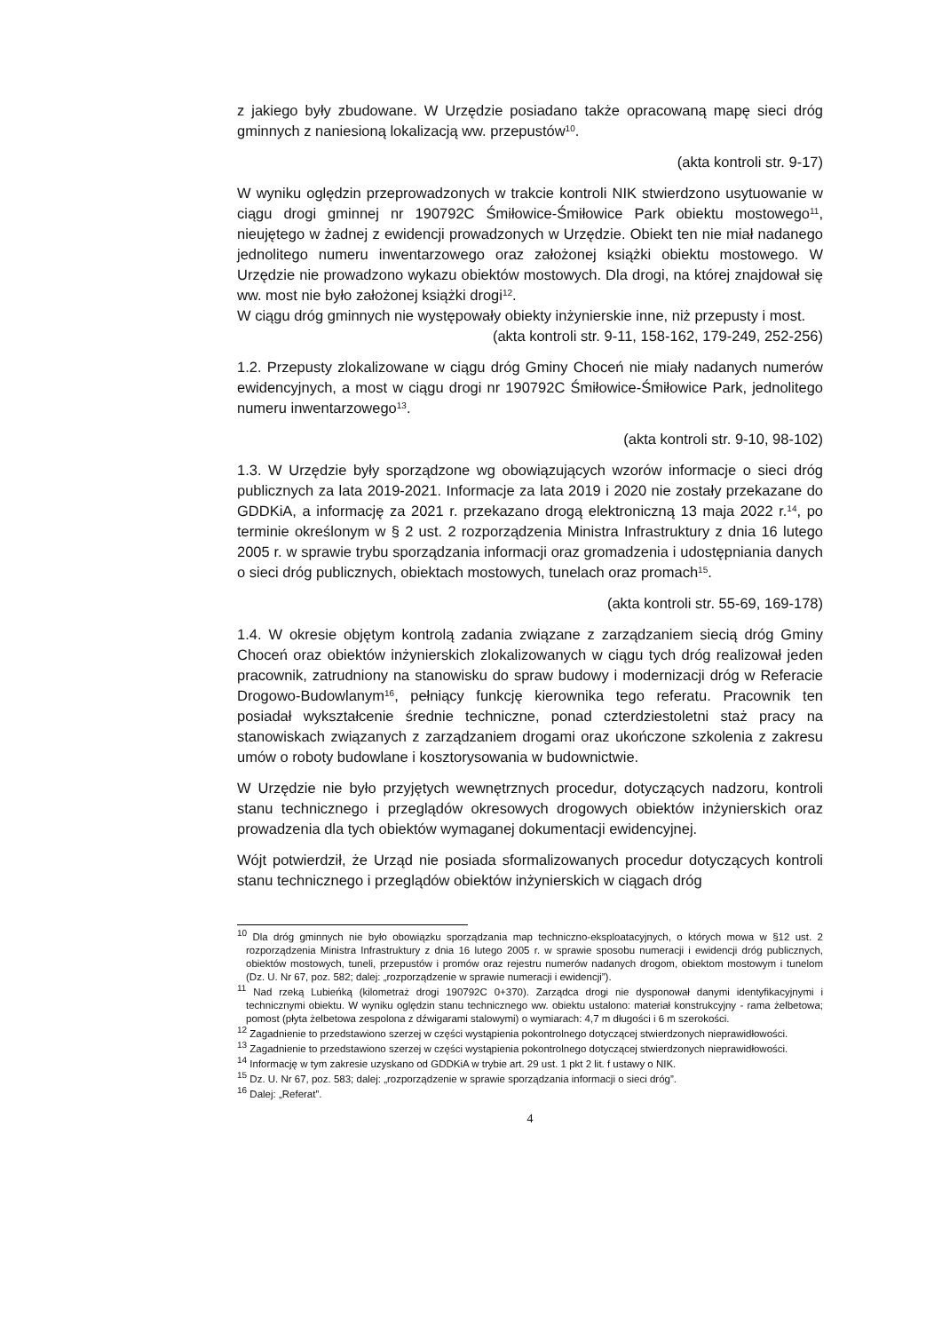z jakiego były zbudowane. W Urzędzie posiadano także opracowaną mapę sieci dróg gminnych z naniesioną lokalizacją ww. przepustów<sup>10</sup>.
(akta kontroli str. 9-17)
W wyniku oględzin przeprowadzonych w trakcie kontroli NIK stwierdzono usytuowanie w ciągu drogi gminnej nr 190792C Śmiłowice-Śmiłowice Park obiektu mostowego<sup>11</sup>, nieujętego w żadnej z ewidencji prowadzonych w Urzędzie. Obiekt ten nie miał nadanego jednolitego numeru inwentarzowego oraz założonej książki obiektu mostowego. W Urzędzie nie prowadzono wykazu obiektów mostowych. Dla drogi, na której znajdował się ww. most nie było założonej książki drogi<sup>12</sup>.
W ciągu dróg gminnych nie występowały obiekty inżynierskie inne, niż przepusty i most.
(akta kontroli str. 9-11, 158-162, 179-249, 252-256)
1.2. Przepusty zlokalizowane w ciągu dróg Gminy Choceń nie miały nadanych numerów ewidencyjnych, a most w ciągu drogi nr 190792C Śmiłowice-Śmiłowice Park, jednolitego numeru inwentarzowego<sup>13</sup>.
(akta kontroli str. 9-10, 98-102)
1.3. W Urzędzie były sporządzone wg obowiązujących wzorów informacje o sieci dróg publicznych za lata 2019-2021. Informacje za lata 2019 i 2020 nie zostały przekazane do GDDKiA, a informację za 2021 r. przekazano drogą elektroniczną 13 maja 2022 r.<sup>14</sup>, po terminie określonym w § 2 ust. 2 rozporządzenia Ministra Infrastruktury z dnia 16 lutego 2005 r. w sprawie trybu sporządzania informacji oraz gromadzenia i udostępniania danych o sieci dróg publicznych, obiektach mostowych, tunelach oraz promach<sup>15</sup>.
(akta kontroli str. 55-69, 169-178)
1.4. W okresie objętym kontrolą zadania związane z zarządzaniem siecią dróg Gminy Choceń oraz obiektów inżynierskich zlokalizowanych w ciągu tych dróg realizował jeden pracownik, zatrudniony na stanowisku do spraw budowy i modernizacji dróg w Referacie Drogowo-Budowlanym<sup>16</sup>, pełniący funkcję kierownika tego referatu. Pracownik ten posiadał wykształcenie średnie techniczne, ponad czterdziestoletni staż pracy na stanowiskach związanych z zarządzaniem drogami oraz ukończone szkolenia z zakresu umów o roboty budowlane i kosztorysowania w budownictwie.
W Urzędzie nie było przyjętych wewnętrznych procedur, dotyczących nadzoru, kontroli stanu technicznego i przeglądów okresowych drogowych obiektów inżynierskich oraz prowadzenia dla tych obiektów wymaganej dokumentacji ewidencyjnej.
Wójt potwierdził, że Urząd nie posiada sformalizowanych procedur dotyczących kontroli stanu technicznego i przeglądów obiektów inżynierskich w ciągach dróg
<sup>10</sup> Dla dróg gminnych nie było obowiązku sporządzania map techniczno-eksploatacyjnych, o których mowa w §12 ust. 2 rozporządzenia Ministra Infrastruktury z dnia 16 lutego 2005 r. w sprawie sposobu numeracji i ewidencji dróg publicznych, obiektów mostowych, tuneli, przepustów i promów oraz rejestru numerów nadanych drogom, obiektom mostowym i tunelom (Dz. U. Nr 67, poz. 582; dalej: „rozporządzenie w sprawie numeracji i ewidencji”).
<sup>11</sup> Nad rzeką Lubieńką (kilometraż drogi 190792C 0+370). Zarządca drogi nie dysponował danymi identyfikacyjnymi i technicznymi obiektu. W wyniku oględzin stanu technicznego ww. obiektu ustalono: materiał konstrukcyjny - rama żelbetowa; pomost (płyta żelbetowa zespolona z dźwigarami stalowymi) o wymiarach: 4,7 m długości i 6 m szerokości.
<sup>12</sup> Zagadnienie to przedstawiono szerzej w części wystąpienia pokontrolnego dotyczącej stwierdzonych nieprawidłowości.
<sup>13</sup> Zagadnienie to przedstawiono szerzej w części wystąpienia pokontrolnego dotyczącej stwierdzonych nieprawidłowości.
<sup>14</sup> Informację w tym zakresie uzyskano od GDDKiA w trybie art. 29 ust. 1 pkt 2 lit. f ustawy o NIK.
<sup>15</sup> Dz. U. Nr 67, poz. 583; dalej: „rozporządzenie w sprawie sporządzania informacji o sieci dróg”.
<sup>16</sup> Dalej: „Referat”.
4